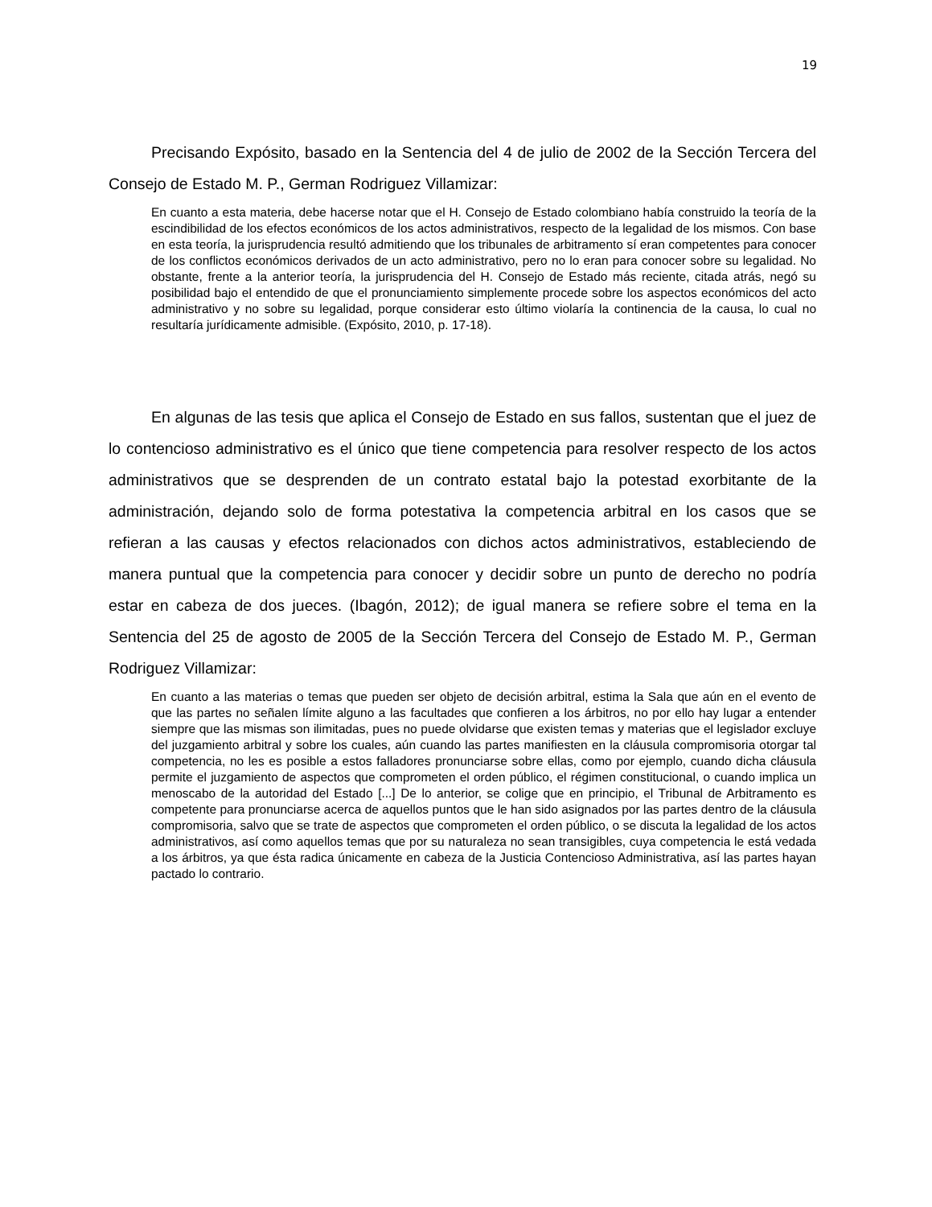19
Precisando Expósito, basado en la Sentencia del 4 de julio de 2002 de la Sección Tercera del Consejo de Estado M. P., German Rodriguez Villamizar:
En cuanto a esta materia, debe hacerse notar que el H. Consejo de Estado colombiano había construido la teoría de la escindibilidad de los efectos económicos de los actos administrativos, respecto de la legalidad de los mismos. Con base en esta teoría, la jurisprudencia resultó admitiendo que los tribunales de arbitramento sí eran competentes para conocer de los conflictos económicos derivados de un acto administrativo, pero no lo eran para conocer sobre su legalidad. No obstante, frente a la anterior teoría, la jurisprudencia del H. Consejo de Estado más reciente, citada atrás, negó su posibilidad bajo el entendido de que el pronunciamiento simplemente procede sobre los aspectos económicos del acto administrativo y no sobre su legalidad, porque considerar esto último violaría la continencia de la causa, lo cual no resultaría jurídicamente admisible. (Expósito, 2010, p. 17-18).
En algunas de las tesis que aplica el Consejo de Estado en sus fallos, sustentan que el juez de lo contencioso administrativo es el único que tiene competencia para resolver respecto de los actos administrativos que se desprenden de un contrato estatal bajo la potestad exorbitante de la administración, dejando solo de forma potestativa la competencia arbitral en los casos que se refieran a las causas y efectos relacionados con dichos actos administrativos, estableciendo de manera puntual que la competencia para conocer y decidir sobre un punto de derecho no podría estar en cabeza de dos jueces. (Ibagón, 2012); de igual manera se refiere sobre el tema en la Sentencia del 25 de agosto de 2005 de la Sección Tercera del Consejo de Estado M. P., German Rodriguez Villamizar:
En cuanto a las materias o temas que pueden ser objeto de decisión arbitral, estima la Sala que aún en el evento de que las partes no señalen límite alguno a las facultades que confieren a los árbitros, no por ello hay lugar a entender siempre que las mismas son ilimitadas, pues no puede olvidarse que existen temas y materias que el legislador excluye del juzgamiento arbitral y sobre los cuales, aún cuando las partes manifiesten en la cláusula compromisoria otorgar tal competencia, no les es posible a estos falladores pronunciarse sobre ellas, como por ejemplo, cuando dicha cláusula permite el juzgamiento de aspectos que comprometen el orden público, el régimen constitucional, o cuando implica un menoscabo de la autoridad del Estado [...] De lo anterior, se colige que en principio, el Tribunal de Arbitramento es competente para pronunciarse acerca de aquellos puntos que le han sido asignados por las partes dentro de la cláusula compromisoria, salvo que se trate de aspectos que comprometen el orden público, o se discuta la legalidad de los actos administrativos, así como aquellos temas que por su naturaleza no sean transigibles, cuya competencia le está vedada a los árbitros, ya que ésta radica únicamente en cabeza de la Justicia Contencioso Administrativa, así las partes hayan pactado lo contrario.